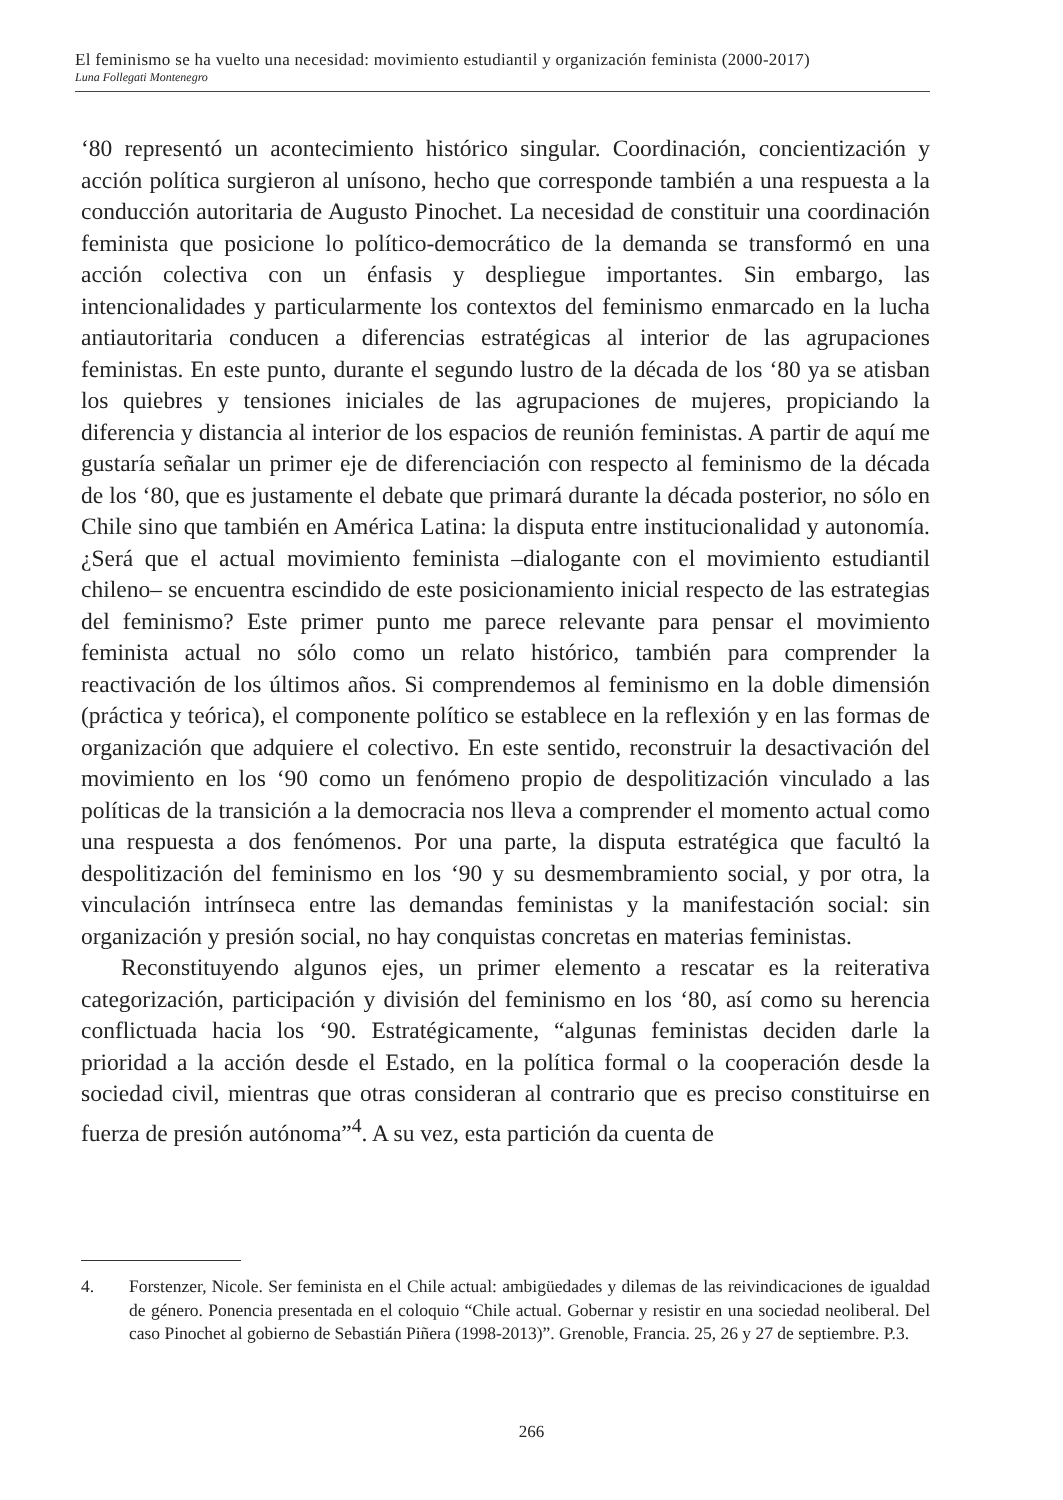El feminismo se ha vuelto una necesidad: movimiento estudiantil y organización feminista (2000-2017)
Luna Follegati Montenegro
‘80 representó un acontecimiento histórico singular. Coordinación, concientización y acción política surgieron al unísono, hecho que corresponde también a una respuesta a la conducción autoritaria de Augusto Pinochet. La necesidad de constituir una coordinación feminista que posicione lo político-democrático de la demanda se transformó en una acción colectiva con un énfasis y despliegue importantes. Sin embargo, las intencionalidades y particularmente los contextos del feminismo enmarcado en la lucha antiautoritaria conducen a diferencias estratégicas al interior de las agrupaciones feministas. En este punto, durante el segundo lustro de la década de los ‘80 ya se atisban los quiebres y tensiones iniciales de las agrupaciones de mujeres, propiciando la diferencia y distancia al interior de los espacios de reunión feministas. A partir de aquí me gustaría señalar un primer eje de diferenciación con respecto al feminismo de la década de los ‘80, que es justamente el debate que primará durante la década posterior, no sólo en Chile sino que también en América Latina: la disputa entre institucionalidad y autonomía. ¿Será que el actual movimiento feminista –dialogante con el movimiento estudiantil chileno– se encuentra escindido de este posicionamiento inicial respecto de las estrategias del feminismo? Este primer punto me parece relevante para pensar el movimiento feminista actual no sólo como un relato histórico, también para comprender la reactivación de los últimos años. Si comprendemos al feminismo en la doble dimensión (práctica y teórica), el componente político se establece en la reflexión y en las formas de organización que adquiere el colectivo. En este sentido, reconstruir la desactivación del movimiento en los ‘90 como un fenómeno propio de despolitización vinculado a las políticas de la transición a la democracia nos lleva a comprender el momento actual como una respuesta a dos fenómenos. Por una parte, la disputa estratégica que facultó la despolitización del feminismo en los ‘90 y su desmembramiento social, y por otra, la vinculación intrínseca entre las demandas feministas y la manifestación social: sin organización y presión social, no hay conquistas concretas en materias feministas.
Reconstituyendo algunos ejes, un primer elemento a rescatar es la reiterativa categorización, participación y división del feminismo en los ‘80, así como su herencia conflictuada hacia los ‘90. Estratégicamente, “algunas feministas deciden darle la prioridad a la acción desde el Estado, en la política formal o la cooperación desde la sociedad civil, mientras que otras consideran al contrario que es preciso constituirse en fuerza de presión autónoma”<sup>4</sup>. A su vez, esta partición da cuenta de
4. Forstenzer, Nicole. Ser feminista en el Chile actual: ambigüedades y dilemas de las reivindicaciones de igualdad de género. Ponencia presentada en el coloquio “Chile actual. Gobernar y resistir en una sociedad neoliberal. Del caso Pinochet al gobierno de Sebastián Piñera (1998-2013)”. Grenoble, Francia. 25, 26 y 27 de septiembre. P.3.
266